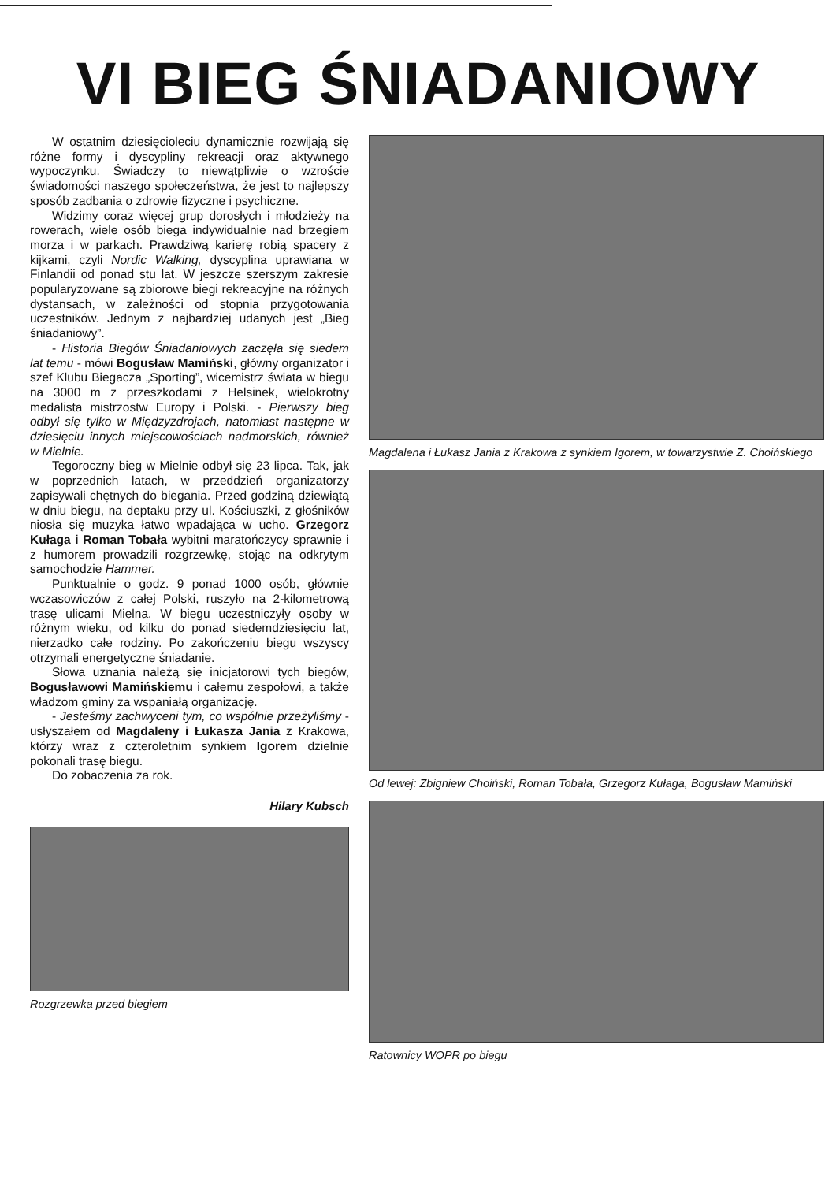VI BIEG ŚNIADANIOWY
W ostatnim dziesięcioleciu dynamicznie rozwijają się różne formy i dyscypliny rekreacji oraz aktywnego wypoczynku. Świadczy to niewątpliwie o wzroście świadomości naszego społeczeństwa, że jest to najlepszy sposób zadbania o zdrowie fizyczne i psychiczne.
Widzimy coraz więcej grup dorosłych i młodzieży na rowerach, wiele osób biega indywidualnie nad brzegiem morza i w parkach. Prawdziwą karierę robią spacery z kijkami, czyli Nordic Walking, dyscyplina uprawiana w Finlandii od ponad stu lat. W jeszcze szerszym zakresie popularyzowane są zbiorowe biegi rekreacyjne na różnych dystansach, w zależności od stopnia przygotowania uczestników. Jednym z najbardziej udanych jest „Bieg śniadaniowy”.
- Historia Biegów Śniadaniowych zaczęła się siedem lat temu - mówi Bogusław Mamiński, główny organizator i szef Klubu Biegacza „Sporting”, wicemistrz świata w biegu na 3000 m z przeszkodami z Helsinek, wielokrotny medalista mistrzostw Europy i Polski. - Pierwszy bieg odbył się tylko w Międzyzdrojach, natomiast następne w dziesięciu innych miejscowościach nadmorskich, również w Mielnie.
Tegoroczny bieg w Mielnie odbył się 23 lipca. Tak, jak w poprzednich latach, w przeddzień organizatorzy zapisywali chętnych do biegania. Przed godziną dziewiątą w dniu biegu, na deptaku przy ul. Kościuszki, z głośników niosła się muzyka łatwo wpadająca w ucho. Grzegorz Kułaga i Roman Tobała wybitni maratończycy sprawnie i z humorem prowadzili rozgrzewkę, stojąc na odkrytym samochodzie Hammer.
Punktualnie o godz. 9 ponad 1000 osób, głównie wczasowiczów z całej Polski, ruszyło na 2-kilometrową trasę ulicami Mielna. W biegu uczestniczyły osoby w różnym wieku, od kilku do ponad siedemdziesięciu lat, nierzadko całe rodziny. Po zakończeniu biegu wszyscy otrzymali energetyczne śniadanie.
Słowa uznania należą się inicjatorowi tych biegów, Bogusławowi Mamińskiemu i całemu zespołowi, a także władzom gminy za wspaniałą organizację.
- Jesteśmy zachwyceni tym, co wspólnie przeżyliśmy - usłyszałem od Magdaleny i Łukasza Jania z Krakowa, którzy wraz z czteroletnim synkiem Igorem dzielnie pokonali trasę biegu.
Do zobaczenia za rok.
Hilary Kubsch
Rozgrzewka przed biegiem
Magdalena i Łukasz Jania z Krakowa z synkiem Igorem, w towarzystwie Z. Choińskiego
Od lewej: Zbigniew Choiński, Roman Tobała, Grzegorz Kułaga, Bogusław Mamiński
Ratownicy WOPR po biegu